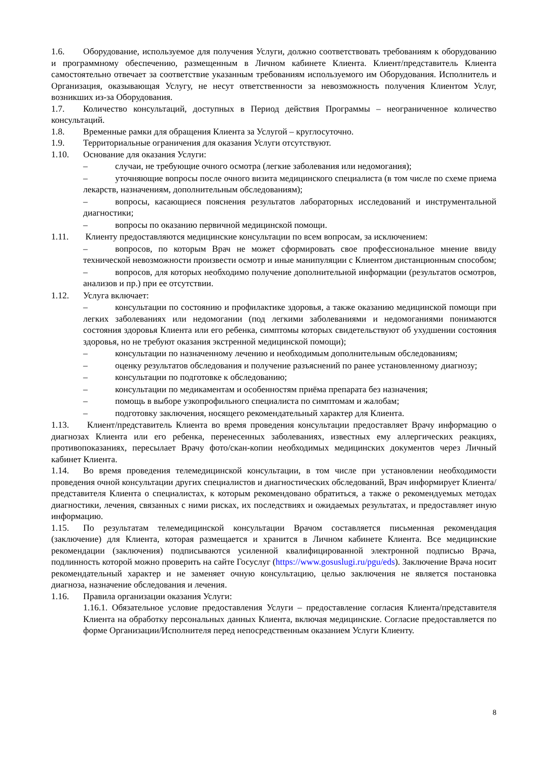1.6. Оборудование, используемое для получения Услуги, должно соответствовать требованиям к оборудованию и программному обеспечению, размещенным в Личном кабинете Клиента. Клиент/представитель Клиента самостоятельно отвечает за соответствие указанным требованиям используемого им Оборудования. Исполнитель и Организация, оказывающая Услугу, не несут ответственности за невозможность получения Клиентом Услуг, возникших из-за Оборудования.
1.7. Количество консультаций, доступных в Период действия Программы – неограниченное количество консультаций.
1.8. Временные рамки для обращения Клиента за Услугой – круглосуточно.
1.9. Территориальные ограничения для оказания Услуги отсутствуют.
1.10. Основание для оказания Услуги:
– случаи, не требующие очного осмотра (легкие заболевания или недомогания);
– уточняющие вопросы после очного визита медицинского специалиста (в том числе по схеме приема лекарств, назначениям, дополнительным обследованиям);
– вопросы, касающиеся пояснения результатов лабораторных исследований и инструментальной диагностики;
– вопросы по оказанию первичной медицинской помощи.
1.11. Клиенту предоставляются медицинские консультации по всем вопросам, за исключением:
– вопросов, по которым Врач не может сформировать свое профессиональное мнение ввиду технической невозможности произвести осмотр и иные манипуляции с Клиентом дистанционным способом;
– вопросов, для которых необходимо получение дополнительной информации (результатов осмотров, анализов и пр.) при ее отсутствии.
1.12. Услуга включает:
– консультации по состоянию и профилактике здоровья, а также оказанию медицинской помощи при легких заболеваниях или недомогании (под легкими заболеваниями и недомоганиями понимаются состояния здоровья Клиента или его ребенка, симптомы которых свидетельствуют об ухудшении состояния здоровья, но не требуют оказания экстренной медицинской помощи);
– консультации по назначенному лечению и необходимым дополнительным обследованиям;
– оценку результатов обследования и получение разъяснений по ранее установленному диагнозу;
– консультации по подготовке к обследованию;
– консультации по медикаментам и особенностям приёма препарата без назначения;
– помощь в выборе узкопрофильного специалиста по симптомам и жалобам;
– подготовку заключения, носящего рекомендательный характер для Клиента.
1.13. Клиент/представитель Клиента во время проведения консультации предоставляет Врачу информацию о диагнозах Клиента или его ребенка, перенесенных заболеваниях, известных ему аллергических реакциях, противопоказаниях, пересылает Врачу фото/скан-копии необходимых медицинских документов через Личный кабинет Клиента.
1.14. Во время проведения телемедицинской консультации, в том числе при установлении необходимости проведения очной консультации других специалистов и диагностических обследований, Врач информирует Клиента/представителя Клиента о специалистах, к которым рекомендовано обратиться, а также о рекомендуемых методах диагностики, лечения, связанных с ними рисках, их последствиях и ожидаемых результатах, и предоставляет иную информацию.
1.15. По результатам телемедицинской консультации Врачом составляется письменная рекомендация (заключение) для Клиента, которая размещается и хранится в Личном кабинете Клиента. Все медицинские рекомендации (заключения) подписываются усиленной квалифицированной электронной подписью Врача, подлинность которой можно проверить на сайте Госуслуг (https://www.gosuslugi.ru/pgu/eds). Заключение Врача носит рекомендательный характер и не заменяет очную консультацию, целью заключения не является постановка диагноза, назначение обследования и лечения.
1.16. Правила организации оказания Услуги:
1.16.1. Обязательное условие предоставления Услуги – предоставление согласия Клиента/представителя Клиента на обработку персональных данных Клиента, включая медицинские. Согласие предоставляется по форме Организации/Исполнителя перед непосредственным оказанием Услуги Клиенту.
8